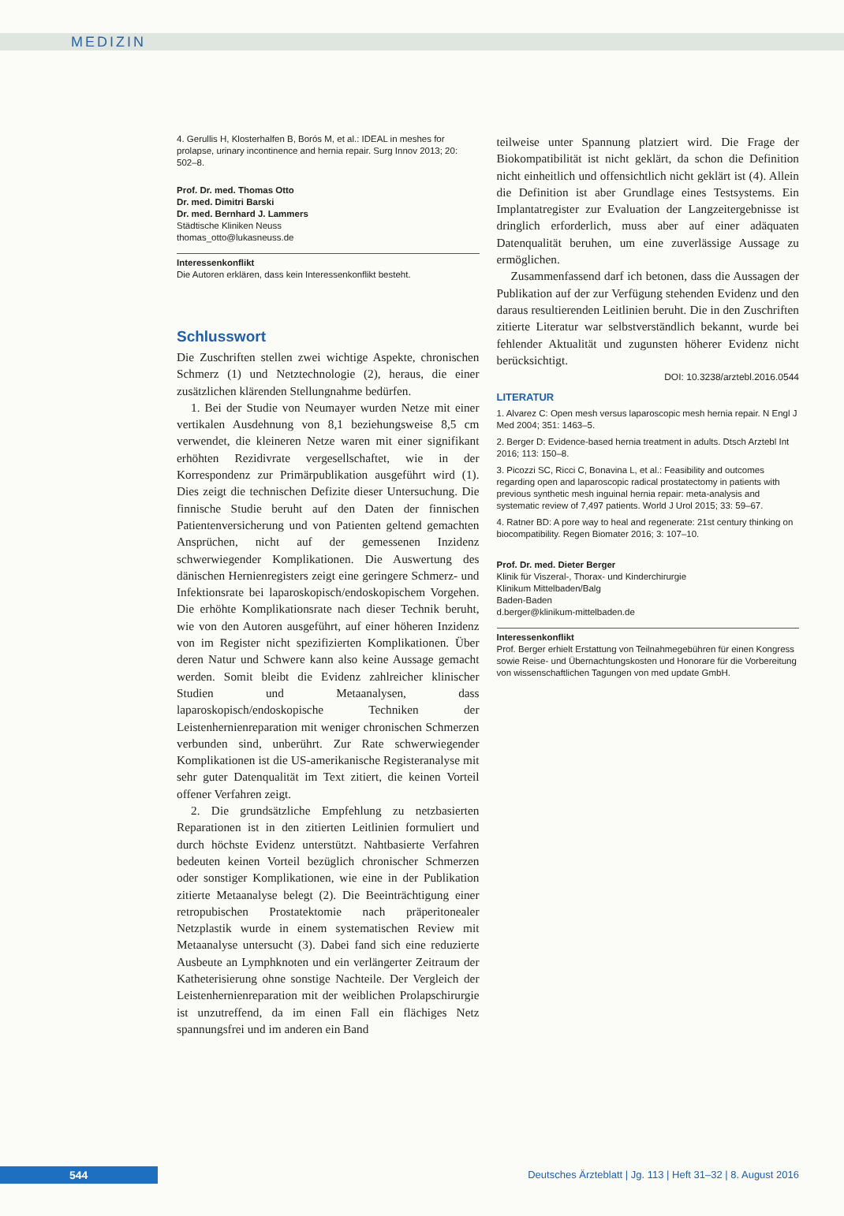MEDIZIN
4. Gerullis H, Klosterhalfen B, Borós M, et al.: IDEAL in meshes for prolapse, urinary incontinence and hernia repair. Surg Innov 2013; 20: 502–8.
Prof. Dr. med. Thomas Otto
Dr. med. Dimitri Barski
Dr. med. Bernhard J. Lammers
Städtische Kliniken Neuss
thomas_otto@lukasneuss.de
Interessenkonflikt
Die Autoren erklären, dass kein Interessenkonflikt besteht.
Schlusswort
Die Zuschriften stellen zwei wichtige Aspekte, chronischen Schmerz (1) und Netztechnologie (2), heraus, die einer zusätzlichen klärenden Stellungnahme bedürfen.
1. Bei der Studie von Neumayer wurden Netze mit einer vertikalen Ausdehnung von 8,1 beziehungsweise 8,5 cm verwendet, die kleineren Netze waren mit einer signifikant erhöhten Rezidivrate vergesellschaftet, wie in der Korrespondenz zur Primärpublikation ausgeführt wird (1). Dies zeigt die technischen Defizite dieser Untersuchung. Die finnische Studie beruht auf den Daten der finnischen Patientenversicherung und von Patienten geltend gemachten Ansprüchen, nicht auf der gemessenen Inzidenz schwerwiegender Komplikationen. Die Auswertung des dänischen Hernienregisters zeigt eine geringere Schmerz- und Infektionsrate bei laparoskopisch/endoskopischem Vorgehen. Die erhöhte Komplikationsrate nach dieser Technik beruht, wie von den Autoren ausgeführt, auf einer höheren Inzidenz von im Register nicht spezifizierten Komplikationen. Über deren Natur und Schwere kann also keine Aussage gemacht werden. Somit bleibt die Evidenz zahlreicher klinischer Studien und Metaanalysen, dass laparoskopisch/endoskopische Techniken der Leistenhernienreparation mit weniger chronischen Schmerzen verbunden sind, unberührt. Zur Rate schwerwiegender Komplikationen ist die US-amerikanische Registeranalyse mit sehr guter Datenqualität im Text zitiert, die keinen Vorteil offener Verfahren zeigt.
2. Die grundsätzliche Empfehlung zu netzbasierten Reparationen ist in den zitierten Leitlinien formuliert und durch höchste Evidenz unterstützt. Nahtbasierte Verfahren bedeuten keinen Vorteil bezüglich chronischer Schmerzen oder sonstiger Komplikationen, wie eine in der Publikation zitierte Metaanalyse belegt (2). Die Beeinträchtigung einer retropubischen Prostatektomie nach präperitonealer Netzplastik wurde in einem systematischen Review mit Metaanalyse untersucht (3). Dabei fand sich eine reduzierte Ausbeute an Lymphknoten und ein verlängerter Zeitraum der Katheterisierung ohne sonstige Nachteile. Der Vergleich der Leistenhernienreparation mit der weiblichen Prolapschirurgie ist unzutreffend, da im einen Fall ein flächiges Netz spannungsfrei und im anderen ein Band
teilweise unter Spannung platziert wird. Die Frage der Biokompatibilität ist nicht geklärt, da schon die Definition nicht einheitlich und offensichtlich nicht geklärt ist (4). Allein die Definition ist aber Grundlage eines Testsystems. Ein Implantatregister zur Evaluation der Langzeitergebnisse ist dringlich erforderlich, muss aber auf einer adäquaten Datenqualität beruhen, um eine zuverlässige Aussage zu ermöglichen.
Zusammenfassend darf ich betonen, dass die Aussagen der Publikation auf der zur Verfügung stehenden Evidenz und den daraus resultierenden Leitlinien beruht. Die in den Zuschriften zitierte Literatur war selbstverständlich bekannt, wurde bei fehlender Aktualität und zugunsten höherer Evidenz nicht berücksichtigt.
DOI: 10.3238/arztebl.2016.0544
LITERATUR
1. Alvarez C: Open mesh versus laparoscopic mesh hernia repair. N Engl J Med 2004; 351: 1463–5.
2. Berger D: Evidence-based hernia treatment in adults. Dtsch Arztebl Int 2016; 113: 150–8.
3. Picozzi SC, Ricci C, Bonavina L, et al.: Feasibility and outcomes regarding open and laparoscopic radical prostatectomy in patients with previous synthetic mesh inguinal hernia repair: meta-analysis and systematic review of 7,497 patients. World J Urol 2015; 33: 59–67.
4. Ratner BD: A pore way to heal and regenerate: 21st century thinking on biocompatibility. Regen Biomater 2016; 3: 107–10.
Prof. Dr. med. Dieter Berger
Klinik für Viszeral-, Thorax- und Kinderchirurgie
Klinikum Mittelbaden/Balg
Baden-Baden
d.berger@klinikum-mittelbaden.de
Interessenkonflikt
Prof. Berger erhielt Erstattung von Teilnahmegebühren für einen Kongress sowie Reise- und Übernachtungskosten und Honorare für die Vorbereitung von wissenschaftlichen Tagungen von med update GmbH.
544
Deutsches Ärzteblatt | Jg. 113 | Heft 31–32 | 8. August 2016